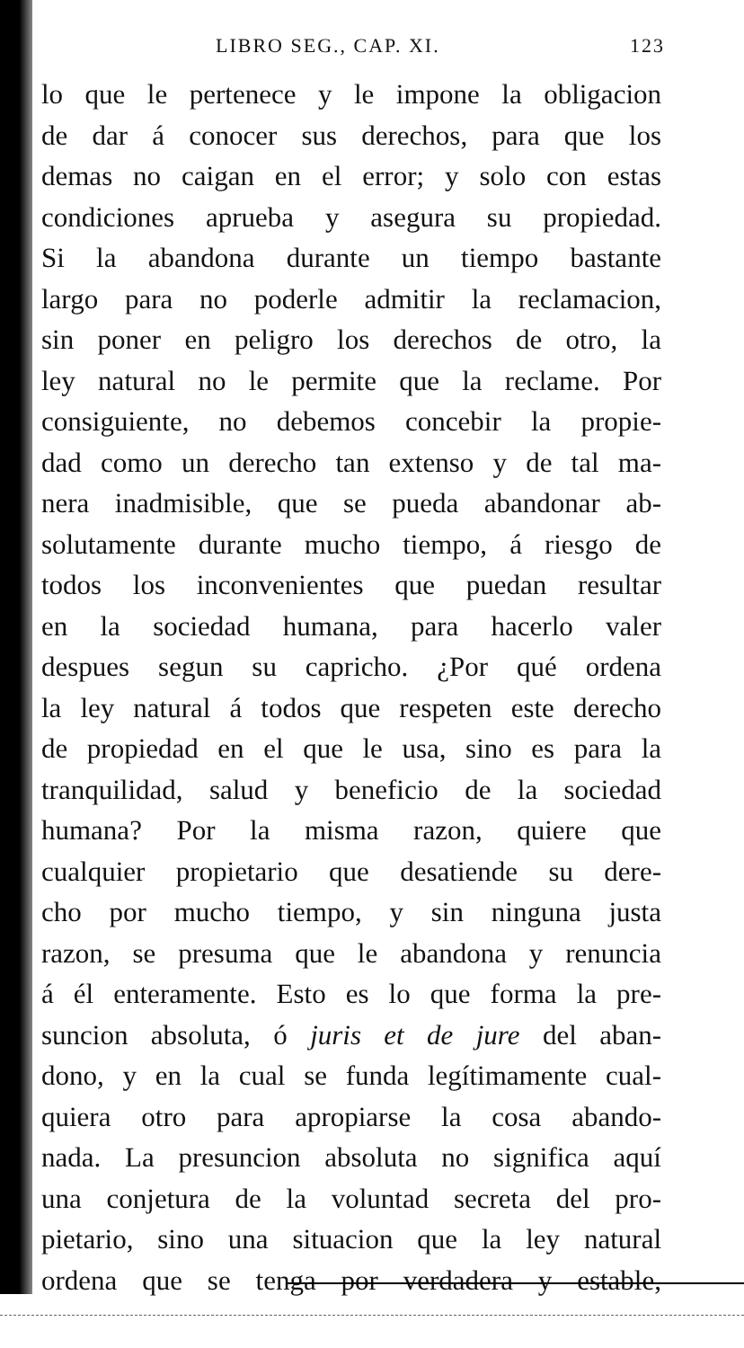LIBRO SEG., CAP. XI. 123
lo que le pertenece y le impone la obligacion
de dar á conocer sus derechos, para que los
demas no caigan en el error; y solo con estas
condiciones aprueba y asegura su propiedad.
Si la abandona durante un tiempo bastante
largo para no poderle admitir la reclamacion,
sin poner en peligro los derechos de otro, la
ley natural no le permite que la reclame. Por
consiguiente, no debemos concebir la propie-
dad como un derecho tan extenso y de tal ma-
nera inadmisible, que se pueda abandonar ab-
solutamente durante mucho tiempo, á riesgo de
todos los inconvenientes que puedan resultar
en la sociedad humana, para hacerlo valer
despues segun su capricho. ¿Por qué ordena
la ley natural á todos que respeten este derecho
de propiedad en el que le usa, sino es para la
tranquilidad, salud y beneficio de la sociedad
humana? Por la misma razon, quiere que
cualquier propietario que desatiende su dere-
cho por mucho tiempo, y sin ninguna justa
razon, se presuma que le abandona y renuncia
á él enteramente. Esto es lo que forma la pre-
suncion absoluta, ó juris et de jure del aban-
dono, y en la cual se funda legítimamente cual-
quiera otro para apropiarse la cosa abando-
nada. La presuncion absoluta no significa aquí
una conjetura de la voluntad secreta del pro-
pietario, sino una situacion que la ley natural
ordena que se tenga por verdadera y estable,